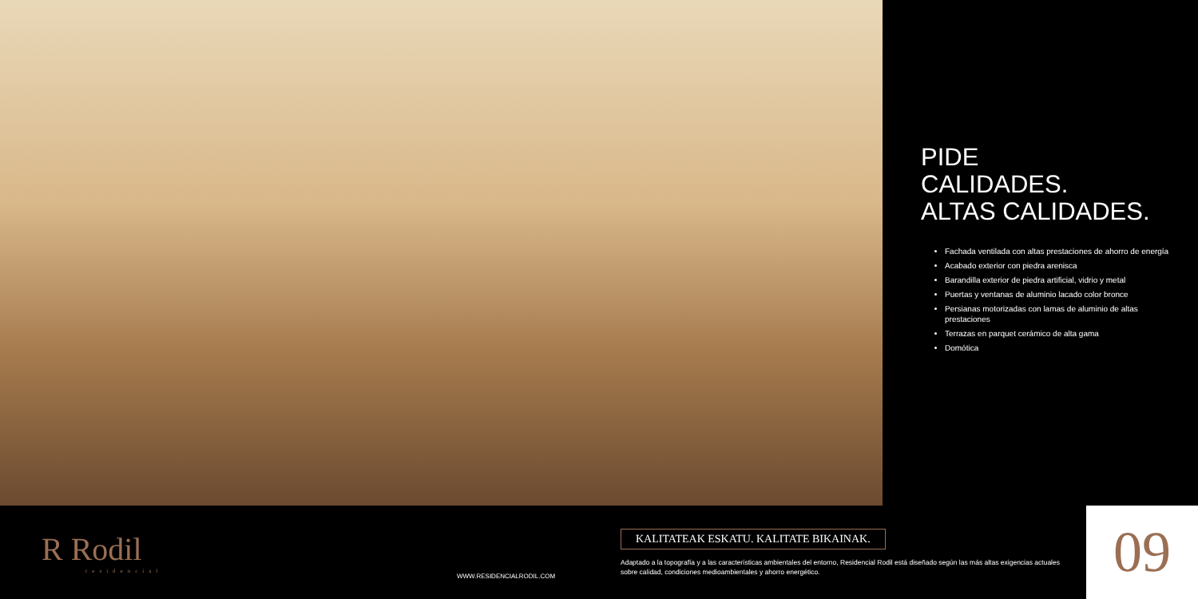PIDE
CALIDADES.
ALTAS CALIDADES.
Fachada ventilada con altas prestaciones de ahorro de energía
Acabado exterior con piedra arenisca
Barandilla exterior de piedra artificial, vidrio y metal
Puertas y ventanas de aluminio lacado color bronce
Persianas motorizadas con lamas de aluminio de altas prestaciones
Terrazas en parquet cerámico de alta gama
Domótica
R Rodil
residencial
WWW.RESIDENCIALRODIL.COM
KALITATEAK ESKATU. KALITATE BIKAINAK.
Adaptado a la topografía y a las características ambientales del entorno, Residencial Rodil está diseñado según las más altas exigencias actuales sobre calidad, condiciones medioambientales y ahorro energético.
09